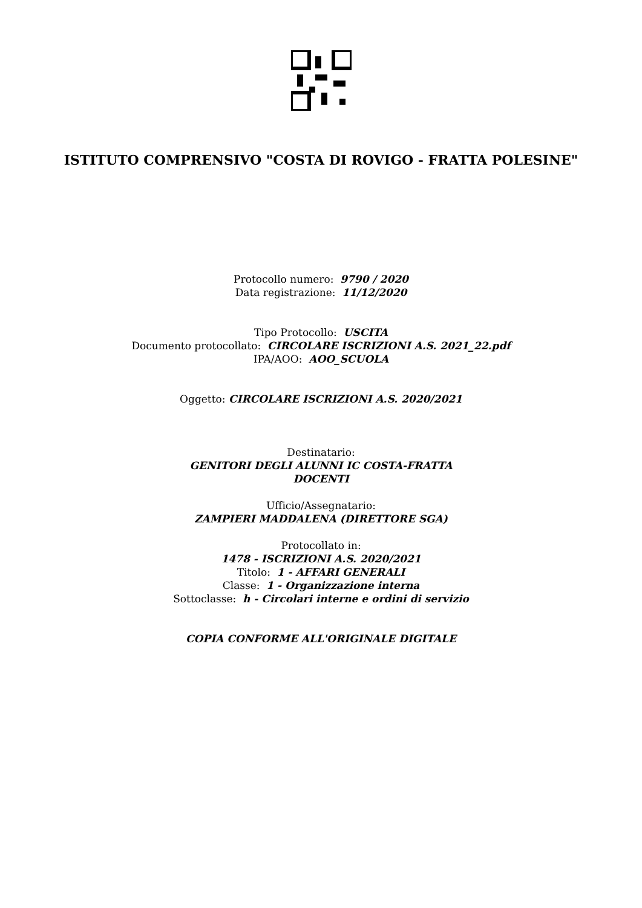ISTITUTO COMPRENSIVO "COSTA DI ROVIGO - FRATTA POLESINE"
Protocollo numero: 9790 / 2020
Data registrazione: 11/12/2020
Tipo Protocollo: USCITA
Documento protocollato: CIRCOLARE ISCRIZIONI A.S. 2021_22.pdf
IPA/AOO: AOO_SCUOLA
Oggetto: CIRCOLARE ISCRIZIONI A.S. 2020/2021
Destinatario:
GENITORI DEGLI ALUNNI IC COSTA-FRATTA
DOCENTI
Ufficio/Assegnatario:
ZAMPIERI MADDALENA (DIRETTORE SGA)
Protocollato in:
1478 - ISCRIZIONI A.S. 2020/2021
Titolo: 1 - AFFARI GENERALI
Classe: 1 - Organizzazione interna
Sottoclasse: h - Circolari interne e ordini di servizio
COPIA CONFORME ALL'ORIGINALE DIGITALE